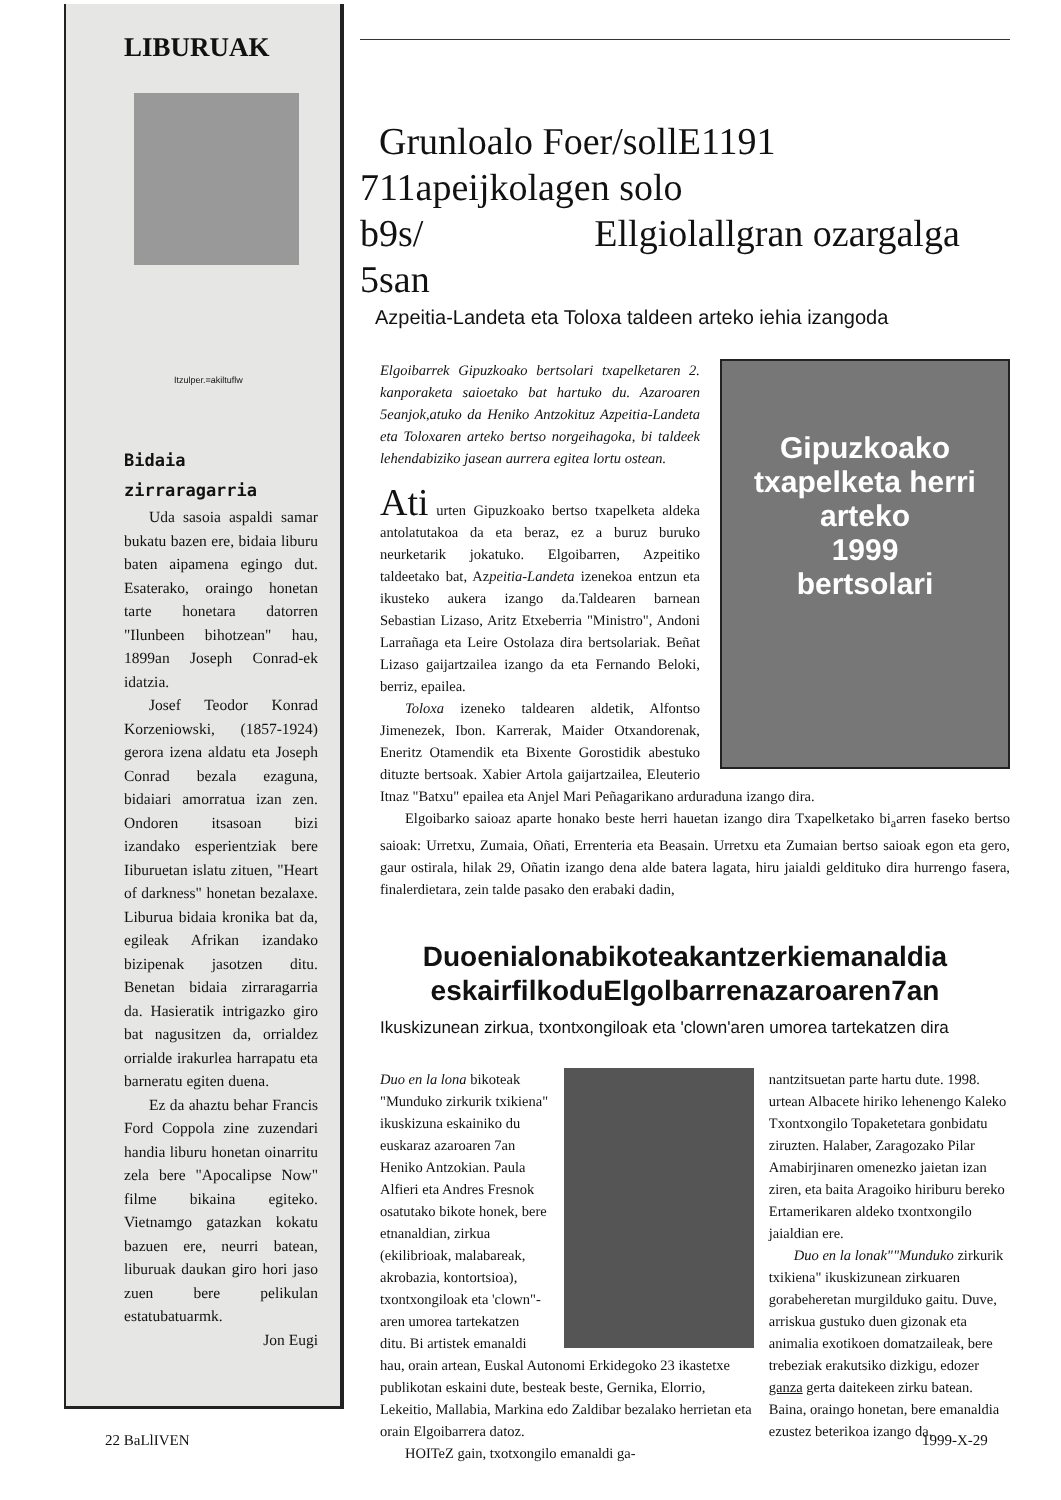LIBURUAK
Itzulper.=akiltuflw
Bidaia
zirraragarria
Uda sasoia aspaldi samar bukatu bazen ere, bidaia liburu baten aipamena egingo dut. Esaterako, oraingo honetan tarte honetara datorren "Ilunbeen bihotzean" hau, 1899an Joseph Conrad-ek idatzia.
Josef Teodor Konrad Korzeniowski, (1857-1924) gerora izena aldatu eta Joseph Conrad bezala ezaguna, bidaiari amorratua izan zen. Ondoren itsasoan bizi izandako esperientziak bere Iiburuetan islatu zituen, "Heart of darkness" honetan bezalaxe. Liburua bidaia kronika bat da, egileak Afrikan izandako bizipenak jasotzen ditu. Benetan bidaia zirraragarria da. Hasieratik intrigazko giro bat nagusitzen da, orrialdez orrialde irakurlea harrapatu eta barneratu egiten duena.
Ez da ahaztu behar Francis Ford Coppola zine zuzendari handia liburu honetan oinarritu zela bere "Apocalipse Now" filme bikaina egiteko. Vietnamgo gatazkan kokatu bazuen ere, neurri batean, liburuak daukan giro hori jaso zuen bere pelikulan estatubatuarmk.
Jon Eugi
Grunloalo Foer/sollE1191 711apeijkolagen solo
b9s/ Ellgiolallgran ozargalga 5san
Azpeitia-Landeta eta Toloxa taldeen arteko iehia izangoda
Gipuzkoako
txapelketa herri arteko
1999
bertsolari
Elgoibarrek Gipuzkoako bertsolari txapelketaren 2. kanporaketa saioetako bat hartuko du. Azaroaren 5eanjok,atuko da Heniko Antzokituz Azpeitia-Landeta eta Toloxaren arteko bertso norgeihagoka, bi taldeek lehendabiziko jasean aurrera egitea lortu ostean.
Ati urten Gipuzkoako bertso txapelketa aldeka antolatutakoa da eta beraz, ez a buruz buruko neurketarik jokatuko. Elgoibarren, Azpeitiko taldeetako bat, Azpeitia-Landeta izenekoa entzun eta ikusteko aukera izango da.Taldearen barnean Sebastian Lizaso, Aritz Etxeberria "Ministro", Andoni Larrañaga eta Leire Ostolaza dira bertsolariak. Beñat Lizaso gaijartzailea izango da eta Fernando Beloki, berriz, epailea.
Toloxa izeneko taldearen aldetik, Alfontso Jimenezek, Ibon. Karrerak, Maider Otxandorenak, Eneritz Otamendik eta Bixente Gorostidik abestuko dituzte bertsoak. Xabier Artola gaijartzailea, Eleuterio Itnaz "Batxu" epailea eta Anjel Mari Peñagarikano arduraduna izango dira.
Elgoibarko saioaz aparte honako beste herri hauetan izango dira Txapelketako bi<sub>a</sub>arren faseko bertso saioak: Urretxu, Zumaia, Oñati, Errenteria eta Beasain. Urretxu eta Zumaian bertso saioak egon eta gero, gaur ostirala, hilak 29, Oñatin izango dena alde batera lagata, hiru jaialdi geldituko dira hurrengo fasera, finalerdietara, zein talde pasako den erabaki dadin,
Duoenialonabikoteakantzerkiemanaldia
eskairfilkoduElgolbarrenazaroaren7an
Ikuskizunean zirkua, txontxongiloak eta 'clown'aren umorea tartekatzen dira
Duo en la lona bikoteak "Munduko zirkurik txikiena" ikuskizuna eskainiko du euskaraz azaroaren 7an Heniko Antzokian. Paula Alfieri eta Andres Fresnok osatutako bikote honek, bere etnanaldian, zirkua (ekilibrioak, malabareak, akrobazia, kontortsioa), txontxongiloak eta 'clown"-aren umorea tartekatzen ditu. Bi artistek emanaldi hau, orain artean, Euskal Autonomi Erkidegoko 23 ikastetxe publikotan eskaini dute, besteak beste, Gernika, Elorrio, Lekeitio, Mallabia, Markina edo Zaldibar bezalako herrietan eta orain Elgoibarrera datoz.
HOITeZ gain, txotxongilo emanaldi ga-
nantzitsuetan parte hartu dute. 1998. urtean Albacete hiriko lehenengo Kaleko Txontxongilo Topaketetara gonbidatu ziruzten. Halaber, Zaragozako Pilar Amabirjinaren omenezko jaietan izan ziren, eta baita Aragoiko hiriburu bereko Ertamerikaren aldeko txontxongilo jaialdian ere.
Duo en la lonak""Munduko zirkurik txikiena" ikuskizunean zirkuaren gorabeheretan murgilduko gaitu. Duve, arriskua gustuko duen gizonak eta animalia exotikoen domatzaileak, bere trebeziak erakutsiko dizkigu, edozer ganza gerta daitekeen zirku batean. Baina, oraingo honetan, bere emanaldia ezustez beterikoa izango da.
22 BaLlIVEN 1999-X-29